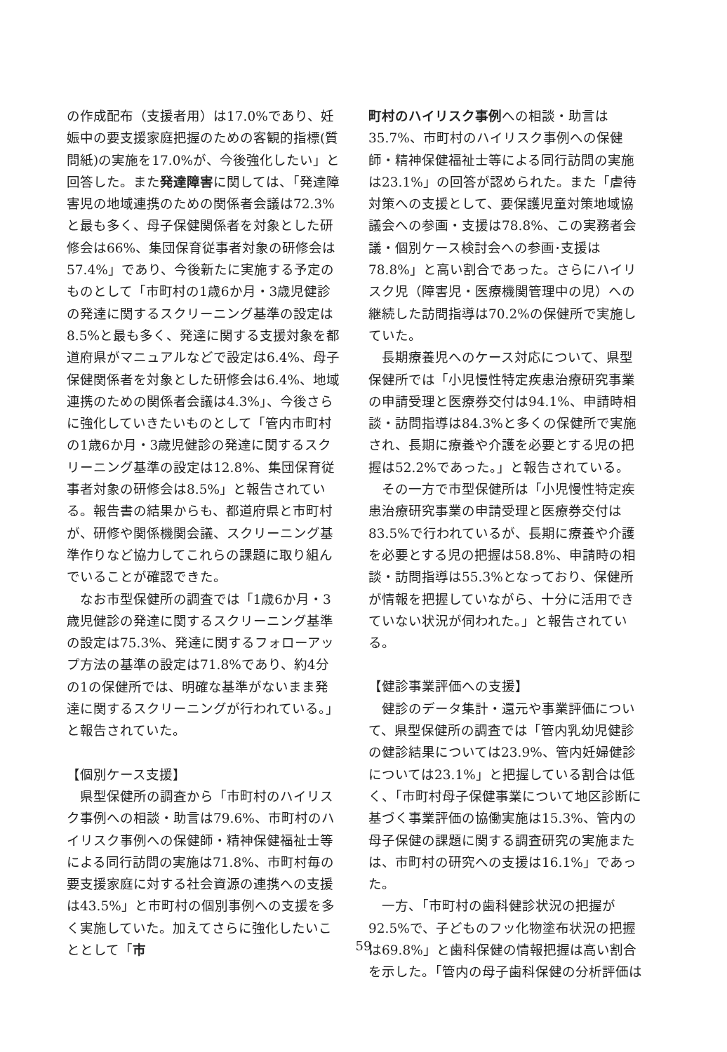の作成配布（支援者用）は17.0%であり、妊娠中の要支援家庭把握のための客観的指標(質問紙)の実施を17.0%が、今後強化したい」と回答した。また発達障害に関しては、「発達障害児の地域連携のための関係者会議は72.3%と最も多く、母子保健関係者を対象とした研修会は66%、集団保育従事者対象の研修会は57.4%」であり、今後新たに実施する予定のものとして「市町村の1歳6か月・3歳児健診の発達に関するスクリーニング基準の設定は8.5%と最も多く、発達に関する支援対象を都道府県がマニュアルなどで設定は6.4%、母子保健関係者を対象とした研修会は6.4%、地域連携のための関係者会議は4.3%」、今後さらに強化していきたいものとして「管内市町村の1歳6か月・3歳児健診の発達に関するスクリーニング基準の設定は12.8%、集団保育従事者対象の研修会は8.5%」と報告されている。報告書の結果からも、都道府県と市町村が、研修や関係機関会議、スクリーニング基準作りなど協力してこれらの課題に取り組んでいることが確認できた。
なお市型保健所の調査では「1歳6か月・3歳児健診の発達に関するスクリーニング基準の設定は75.3%、発達に関するフォローアップ方法の基準の設定は71.8%であり、約4分の1の保健所では、明確な基準がないまま発達に関するスクリーニングが行われている。」と報告されていた。
【個別ケース支援】
県型保健所の調査から「市町村のハイリスク事例への相談・助言は79.6%、市町村のハイリスク事例への保健師・精神保健福祉士等による同行訪問の実施は71.8%、市町村毎の要支援家庭に対する社会資源の連携への支援は43.5%」と市町村の個別事例への支援を多く実施していた。加えてさらに強化したいこととして「市
町村のハイリスク事例への相談・助言は35.7%、市町村のハイリスク事例への保健師・精神保健福祉士等による同行訪問の実施は23.1%」の回答が認められた。また「虐待対策への支援として、要保護児童対策地域協議会への参画・支援は78.8%、この実務者会議・個別ケース検討会への参画･支援は78.8%」と高い割合であった。さらにハイリスク児（障害児・医療機関管理中の児）への継続した訪問指導は70.2%の保健所で実施していた。
長期療養児へのケース対応について、県型保健所では「小児慢性特定疾患治療研究事業の申請受理と医療券交付は94.1%、申請時相談・訪問指導は84.3%と多くの保健所で実施され、長期に療養や介護を必要とする児の把握は52.2%であった。」と報告されている。
その一方で市型保健所は「小児慢性特定疾患治療研究事業の申請受理と医療券交付は83.5%で行われているが、長期に療養や介護を必要とする児の把握は58.8%、申請時の相談・訪問指導は55.3%となっており、保健所が情報を把握していながら、十分に活用できていない状況が伺われた。」と報告されている。
【健診事業評価への支援】
健診のデータ集計・還元や事業評価について、県型保健所の調査では「管内乳幼児健診の健診結果については23.9%、管内妊婦健診については23.1%」と把握している割合は低く、「市町村母子保健事業について地区診断に基づく事業評価の協働実施は15.3%、管内の母子保健の課題に関する調査研究の実施または、市町村の研究への支援は16.1%」であった。
一方、「市町村の歯科健診状況の把握が92.5%で、子どものフッ化物塗布状況の把握は69.8%」と歯科保健の情報把握は高い割合を示した。「管内の母子歯科保健の分析評価は
59